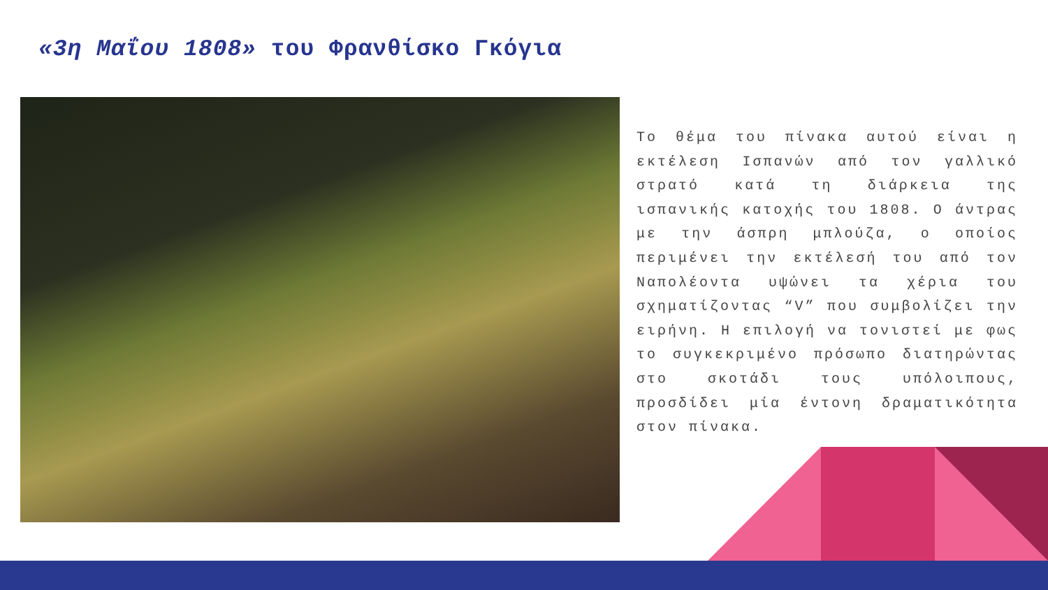«3η Μαΐου 1808» του Φρανθίσκο Γκόγια
Το θέμα του πίνακα αυτού είναι η εκτέλεση Ισπανών από τον γαλλικό στρατό κατά τη διάρκεια της ισπανικής κατοχής του 1808. Ο άντρας με την άσπρη μπλούζα, ο οποίος περιμένει την εκτέλεσή του από τον Ναπολέοντα υψώνει τα χέρια του σχηματίζοντας “V” που συμβολίζει την ειρήνη. Η επιλογή να τονιστεί με φως το συγκεκριμένο πρόσωπο διατηρώντας στο σκοτάδι τους υπόλοιπους, προσδίδει μία έντονη δραματικότητα στον πίνακα.